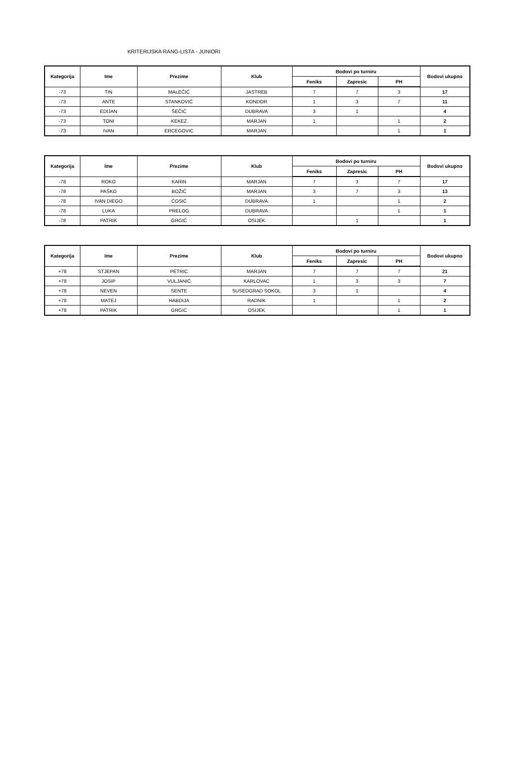KRITERIJSKA RANG-LISTA - JUNIORI
| Kategorija | Ime | Prezime | Klub | Bodovi po turniru | | | Bodovi ukupno |
| --- | --- | --- | --- | --- | --- | --- | --- |
| | | | | Feniks | Zapresic | PH | |
| -73 | TIN | MALEČIĆ | JASTREB | 7 | 7 | 3 | 17 |
| -73 | ANTE | STANKOVIĆ | KONDOR | 1 | 3 | 7 | 11 |
| -73 | EDIJAN | ŠEČIĆ | DUBRAVA | 3 | 1 | | 4 |
| -73 | TONI | KEKEZ | MARJAN | 1 | | 1 | 2 |
| -73 | IVAN | ERCEGOVIC | MARJAN | | | 1 | 1 |
| Kategorija | Ime | Prezime | Klub | Bodovi po turniru | | | Bodovi ukupno |
| --- | --- | --- | --- | --- | --- | --- | --- |
| | | | | Feniks | Zapresic | PH | |
| -78 | ROKO | KARIN | MARJAN | 7 | 3 | 7 | 17 |
| -78 | PAŠKO | BOŽIĆ | MARJAN | 3 | 7 | 3 | 13 |
| -78 | IVAN DIEGO | ĆOSIĆ | DUBRAVA | 1 | | 1 | 2 |
| -78 | LUKA | PRELOG | DUBRAVA | | | 1 | 1 |
| -78 | PATRIK | GRGIĆ | OSIJEK | | 1 | | 1 |
| Kategorija | Ime | Prezime | Klub | Bodovi po turniru | | | Bodovi ukupno |
| --- | --- | --- | --- | --- | --- | --- | --- |
| | | | | Feniks | Zapresic | PH | |
| +78 | STJEPAN | PETRIC | MARJAN | 7 | 7 | 7 | 21 |
| +78 | JOSIP | VULJANIĆ | KARLOVAC | 1 | 3 | 3 | 7 |
| +78 | NEVEN | SENTE | SUSEDGRAD SOKOL | 3 | 1 | | 4 |
| +78 | MATEJ | HABDIJA | RADNIK | 1 | | 1 | 2 |
| +78 | PATRIK | GRGIC | OSIJEK | | | 1 | 1 |